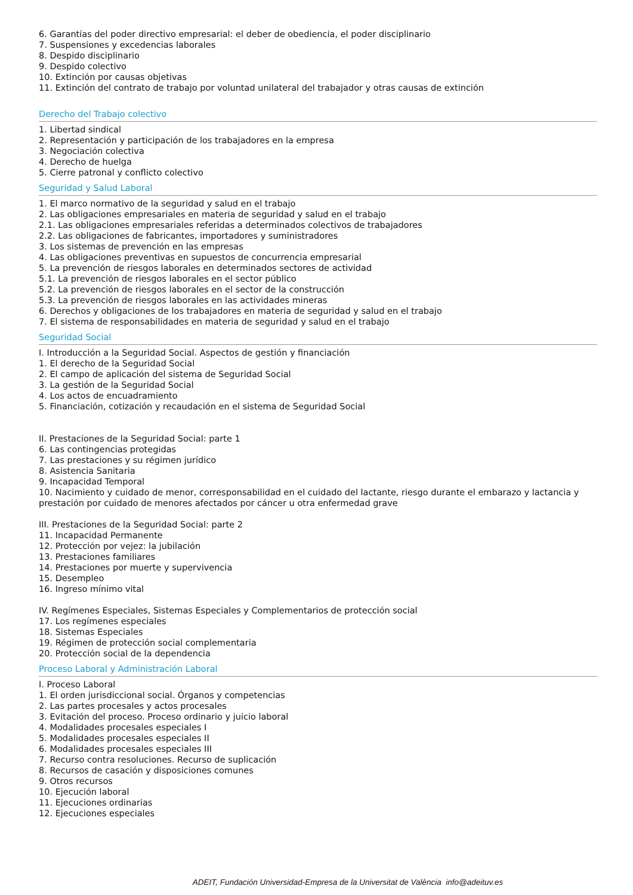6. Garantías del poder directivo empresarial: el deber de obediencia, el poder disciplinario
7. Suspensiones y excedencias laborales
8. Despido disciplinario
9. Despido colectivo
10. Extinción por causas objetivas
11. Extinción del contrato de trabajo por voluntad unilateral del trabajador y otras causas de extinción
Derecho del Trabajo colectivo
1. Libertad sindical
2. Representación y participación de los trabajadores en la empresa
3. Negociación colectiva
4. Derecho de huelga
5. Cierre patronal y conflicto colectivo
Seguridad y Salud Laboral
1. El marco normativo de la seguridad y salud en el trabajo
2. Las obligaciones empresariales en materia de seguridad y salud en el trabajo
2.1. Las obligaciones empresariales referidas a determinados colectivos de trabajadores
2.2. Las obligaciones de fabricantes, importadores y suministradores
3. Los sistemas de prevención en las empresas
4. Las obligaciones preventivas en supuestos de concurrencia empresarial
5. La prevención de riesgos laborales en determinados sectores de actividad
5.1. La prevención de riesgos laborales en el sector público
5.2. La prevención de riesgos laborales en el sector de la construcción
5.3. La prevención de riesgos laborales en las actividades mineras
6. Derechos y obligaciones de los trabajadores en materia de seguridad y salud en el trabajo
7. El sistema de responsabilidades en materia de seguridad y salud en el trabajo
Seguridad Social
I. Introducción a la Seguridad Social. Aspectos de gestión y financiación
1. El derecho de la Seguridad Social
2. El campo de aplicación del sistema de Seguridad Social
3. La gestión de la Seguridad Social
4. Los actos de encuadramiento
5. Financiación, cotización y recaudación en el sistema de Seguridad Social
II. Prestaciones de la Seguridad Social: parte 1
6. Las contingencias protegidas
7. Las prestaciones y su régimen jurídico
8. Asistencia Sanitaria
9. Incapacidad Temporal
10. Nacimiento y cuidado de menor, corresponsabilidad en el cuidado del lactante, riesgo durante el embarazo y lactancia y prestación por cuidado de menores afectados por cáncer u otra enfermedad grave
III. Prestaciones de la Seguridad Social: parte 2
11. Incapacidad Permanente
12. Protección por vejez: la jubilación
13. Prestaciones familiares
14. Prestaciones por muerte y supervivencia
15. Desempleo
16. Ingreso mínimo vital
IV. Regímenes Especiales, Sistemas Especiales y Complementarios de protección social
17. Los regímenes especiales
18. Sistemas Especiales
19. Régimen de protección social complementaria
20. Protección social de la dependencia
Proceso Laboral y Administración Laboral
I. Proceso Laboral
1. El orden jurisdiccional social. Órganos y competencias
2. Las partes procesales y actos procesales
3. Evitación del proceso. Proceso ordinario y juicio laboral
4. Modalidades procesales especiales I
5. Modalidades procesales especiales II
6. Modalidades procesales especiales III
7. Recurso contra resoluciones. Recurso de suplicación
8. Recursos de casación y disposiciones comunes
9. Otros recursos
10. Ejecución laboral
11. Ejecuciones ordinarias
12. Ejecuciones especiales
ADEIT, Fundación Universidad-Empresa de la Universitat de València info@adeituv.es